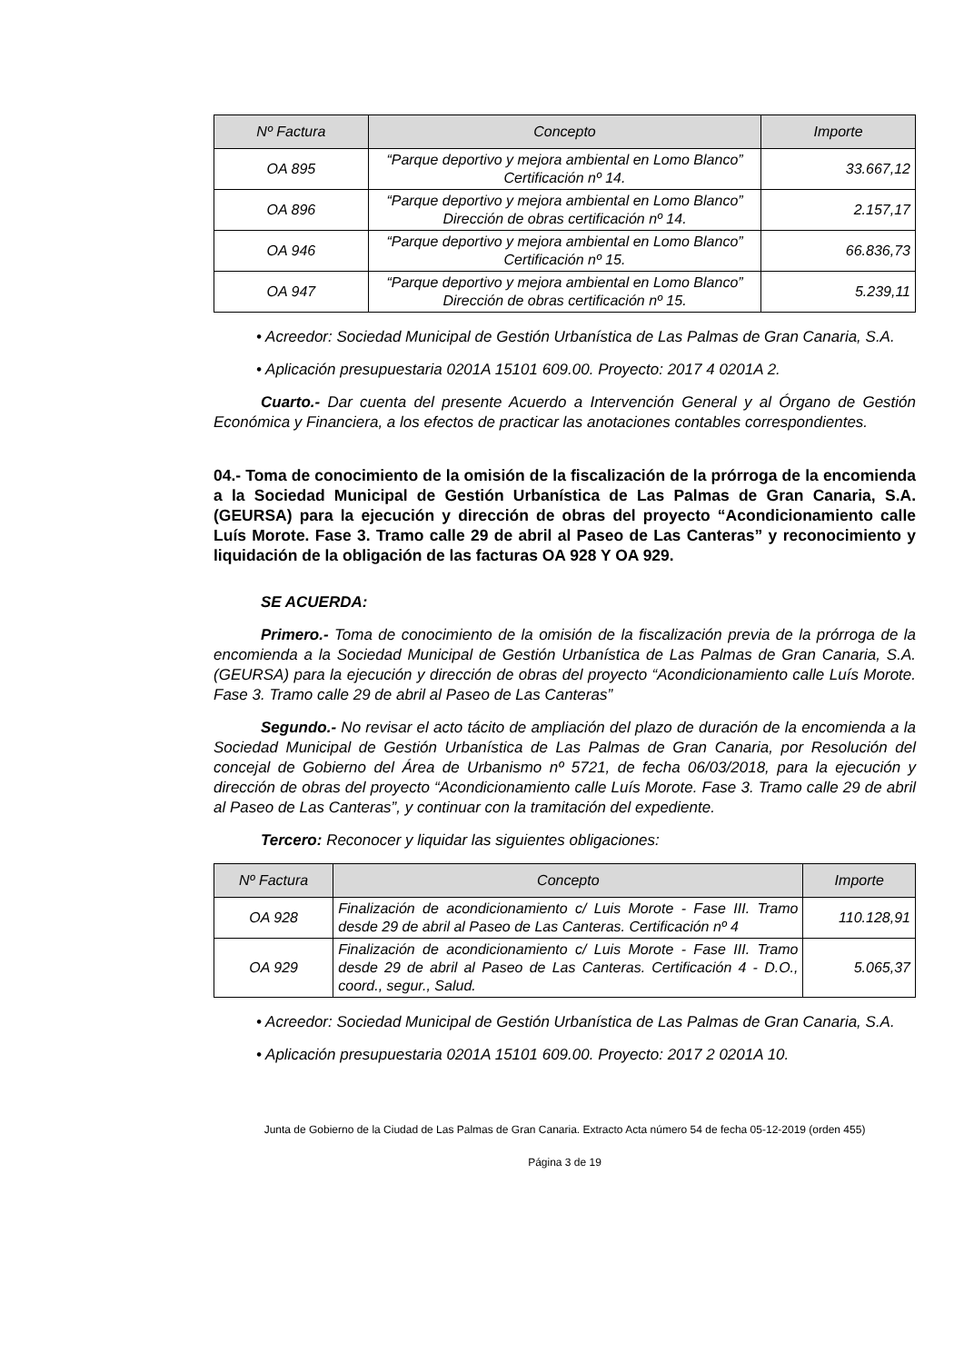| Nº Factura | Concepto | Importe |
| --- | --- | --- |
| OA 895 | “Parque deportivo y mejora ambiental en Lomo Blanco” Certificación nº 14. | 33.667,12 |
| OA 896 | “Parque deportivo y mejora ambiental en Lomo Blanco” Dirección de obras certificación nº 14. | 2.157,17 |
| OA 946 | “Parque deportivo y mejora ambiental en Lomo Blanco” Certificación nº 15. | 66.836,73 |
| OA 947 | “Parque deportivo y mejora ambiental en Lomo Blanco” Dirección de obras certificación nº 15. | 5.239,11 |
• Acreedor: Sociedad Municipal de Gestión Urbanística de Las Palmas de Gran Canaria, S.A.
• Aplicación presupuestaria 0201A 15101 609.00. Proyecto: 2017 4 0201A 2.
Cuarto.- Dar cuenta del presente Acuerdo a Intervención General y al Órgano de Gestión Económica y Financiera, a los efectos de practicar las anotaciones contables correspondientes.
04.- Toma de conocimiento de la omisión de la fiscalización de la prórroga de la encomienda a la Sociedad Municipal de Gestión Urbanística de Las Palmas de Gran Canaria, S.A. (GEURSA) para la ejecución y dirección de obras del proyecto “Acondicionamiento calle Luís Morote. Fase 3. Tramo calle 29 de abril al Paseo de Las Canteras” y reconocimiento y liquidación de la obligación de las facturas OA 928 Y OA 929.
SE ACUERDA:
Primero.- Toma de conocimiento de la omisión de la fiscalización previa de la prórroga de la encomienda a la Sociedad Municipal de Gestión Urbanística de Las Palmas de Gran Canaria, S.A. (GEURSA) para la ejecución y dirección de obras del proyecto “Acondicionamiento calle Luís Morote. Fase 3. Tramo calle 29 de abril al Paseo de Las Canteras”
Segundo.- No revisar el acto tácito de ampliación del plazo de duración de la encomienda a la Sociedad Municipal de Gestión Urbanística de Las Palmas de Gran Canaria, por Resolución del concejal de Gobierno del Área de Urbanismo nº 5721, de fecha 06/03/2018, para la ejecución y dirección de obras del proyecto “Acondicionamiento calle Luís Morote. Fase 3. Tramo calle 29 de abril al Paseo de Las Canteras”, y continuar con la tramitación del expediente.
Tercero: Reconocer y liquidar las siguientes obligaciones:
| Nº Factura | Concepto | Importe |
| --- | --- | --- |
| OA 928 | Finalización de acondicionamiento c/ Luis Morote - Fase III. Tramo desde 29 de abril al Paseo de Las Canteras. Certificación nº 4 | 110.128,91 |
| OA 929 | Finalización de acondicionamiento c/ Luis Morote - Fase III. Tramo desde 29 de abril al Paseo de Las Canteras. Certificación 4 - D.O., coord., segur., Salud. | 5.065,37 |
• Acreedor: Sociedad Municipal de Gestión Urbanística de Las Palmas de Gran Canaria, S.A.
• Aplicación presupuestaria 0201A 15101 609.00. Proyecto: 2017 2 0201A 10.
Junta de Gobierno de la Ciudad de Las Palmas de Gran Canaria. Extracto Acta número 54 de fecha 05-12-2019 (orden 455)
Página 3 de 19